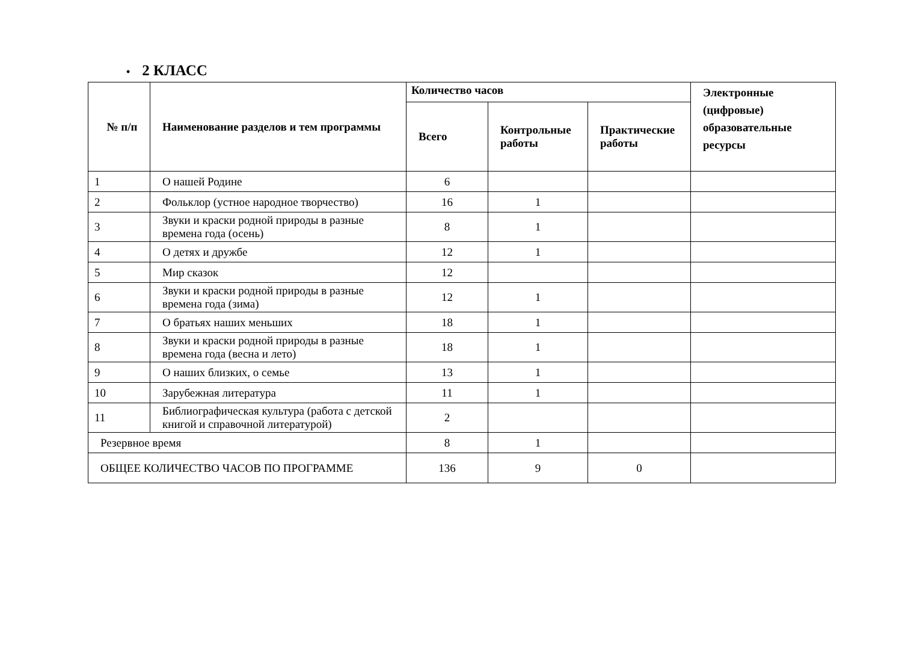• 2 КЛАСС
| № п/п | Наименование разделов и тем программы | Количество часов | | | Электронные (цифровые) образовательные ресурсы |
| --- | --- | --- | --- | --- | --- |
| | | Всего | Контрольные работы | Практические работы | |
| 1 | О нашей Родине | 6 | | | |
| 2 | Фольклор (устное народное творчество) | 16 | 1 | | |
| 3 | Звуки и краски родной природы в разные времена года (осень) | 8 | 1 | | |
| 4 | О детях и дружбе | 12 | 1 | | |
| 5 | Мир сказок | 12 | | | |
| 6 | Звуки и краски родной природы в разные времена года (зима) | 12 | 1 | | |
| 7 | О братьях наших меньших | 18 | 1 | | |
| 8 | Звуки и краски родной природы в разные времена года (весна и лето) | 18 | 1 | | |
| 9 | О наших близких, о семье | 13 | 1 | | |
| 10 | Зарубежная литература | 11 | 1 | | |
| 11 | Библиографическая культура (работа с детской книгой и справочной литературой) | 2 | | | |
| Резервное время | | 8 | 1 | | |
| ОБЩЕЕ КОЛИЧЕСТВО ЧАСОВ ПО ПРОГРАММЕ | | 136 | 9 | 0 | |